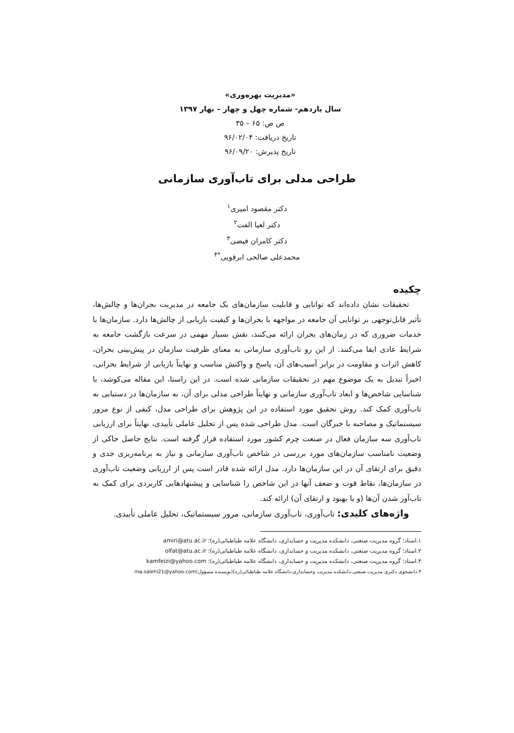«مدیریت بهره‌وری»
سال یازدهم- شماره چهل و چهار – بهار ۱۳۹۷
ص ص: ۶۵ – ۳۵
تاریخ دریافت: ۹۶/۰۲/۰۴
تاریخ پذیرش: ۹۶/۰۹/۲۰
طراحی مدلی برای تاب‌آوری سازمانی
دکتر مقصود امیری<sup>۱</sup>
دکتر لعیا الفت<sup>۲</sup>
دکتر کامران فیضی<sup>۳</sup>
محمدعلی صالحی ابرقویی<sup>*۴</sup>
چکیده
تحقیقات نشان داده‌اند که توانایی و قابلیت سازمان‌های یک جامعه در مدیریت بحران‌ها و چالش‌ها، تأثیر قابل‌توجهی بر توانایی آن جامعه در مواجهه با بحران‌ها و کیفیت بازیابی از چالش‌ها دارد. سازمان‌ها با خدمات ضروری که در زمان‌های بحران ارائه می‌کنند، نقش بسیار مهمی در سرعت بازگشت جامعه به شرایط عادی ایفا می‌کنند. از این رو تاب‌آوری سازمانی به معنای ظرفیت سازمان در پیش‌بینی بحران، کاهش اثرات و مقاومت در برابر آسیب‌های آن، پاسخ و واکنش مناسب و نهایتاً بازیابی از شرایط بحرانی، اخیراً تبدیل به یک موضوع مهم در تحقیقات سازمانی شده است. در این راستا، این مقاله می‌کوشد، با شناسایی شاخص‌ها و ابعاد تاب‌آوری سازمانی و نهایتاً طراحی مدلی برای آن، به سازمان‌ها در دستیابی به تاب‌آوری کمک کند. روش تحقیق مورد استفاده در این پژوهش برای طراحی مدل، کیفی از نوع مرور سیستماتیک و مصاحبه با خبرگان است. مدل طراحی شده پس از تحلیل عاملی تأییدی، نهایتاً برای ارزیابی تاب‌آوری سه سازمان فعال در صنعت چرم کشور مورد استفاده قرار گرفته است. نتایج حاصل حاکی از وضعیت نامناسب سازمان‌های مورد بررسی در شاخص تاب‌آوری سازمانی و نیاز به برنامه‌ریزی جدی و دقیق برای ارتقای آن در این سازمان‌ها دارد. مدل ارائه شده قادر است پس از ارزیابی وضعیت تاب‌آوری در سازمان‌ها، نقاط قوت و ضعف آنها در این شاخص را شناسایی و پیشنهادهایی کاربردی برای کمک به تاب‌آور شدن آن‌ها (و یا بهبود و ارتقای آن) ارائه کند.
واژه‌های کلیدی: تاب‌آوری، تاب‌آوری سازمانی، مرور سیستماتیک، تحلیل عاملی تأییدی.
۱.استاد؛ گروه مدیریت صنعتی، دانشکده مدیریت و حسابداری، دانشگاه علامه طباطبائی(ره)؛ amiri@atu.ac.ir
۲.استاد؛ گروه مدیریت صنعتی، دانشکده مدیریت و حسابداری، دانشگاه علامه طباطبائی(ره)؛ olfat@atu.ac.ir
۳.استاد؛ گروه مدیریت صنعتی، دانشکده مدیریت و حسابداری، دانشگاه علامه طباطبائی(ره)؛ kamfeizi@yahoo.com
۴.دانشجوی دکتری مدیریت صنعتی،دانشکده مدیریت وحسابداری،دانشگاه علامه طباطبائی(ره)(نویسنده مسؤول)ma.salehi21@yahoo.com